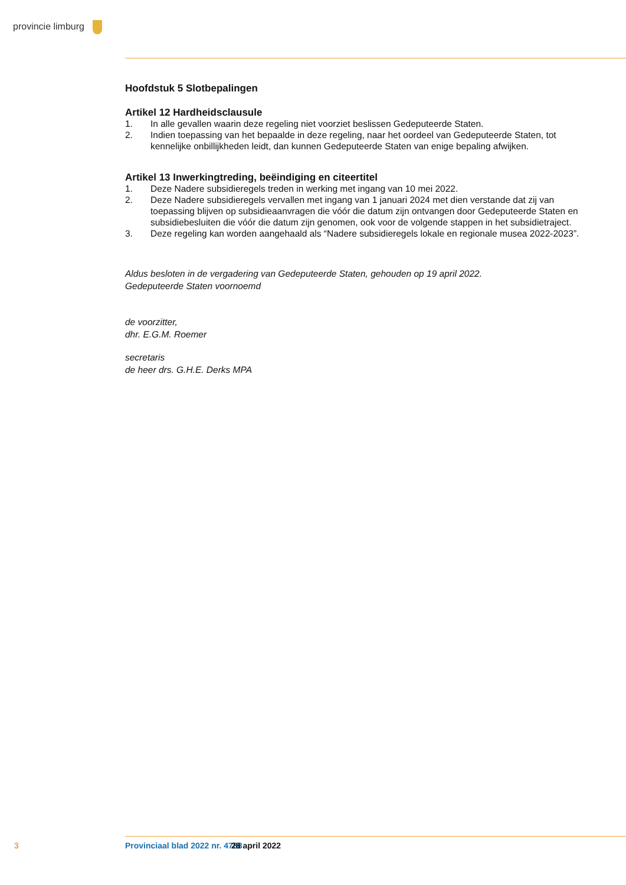provincie limburg
Hoofdstuk 5 Slotbepalingen
Artikel 12 Hardheidsclausule
1. In alle gevallen waarin deze regeling niet voorziet beslissen Gedeputeerde Staten.
2. Indien toepassing van het bepaalde in deze regeling, naar het oordeel van Gedeputeerde Staten, tot kennelijke onbillijkheden leidt, dan kunnen Gedeputeerde Staten van enige bepaling afwijken.
Artikel 13 Inwerkingtreding, beëindiging en citeertitel
1. Deze Nadere subsidieregels treden in werking met ingang van 10 mei 2022.
2. Deze Nadere subsidieregels vervallen met ingang van 1 januari 2024 met dien verstande dat zij van toepassing blijven op subsidieaanvragen die vóór die datum zijn ontvangen door Gedeputeerde Staten en subsidiebesluiten die vóór die datum zijn genomen, ook voor de volgende stappen in het subsidietraject.
3. Deze regeling kan worden aangehaald als “Nadere subsidieregels lokale en regionale musea 2022-2023”.
Aldus besloten in de vergadering van Gedeputeerde Staten, gehouden op 19 april 2022.
Gedeputeerde Staten voornoemd
de voorzitter,
dhr. E.G.M. Roemer
secretaris
de heer drs. G.H.E. Derks MPA
3 Provinciaal blad 2022 nr. 4788 28 april 2022